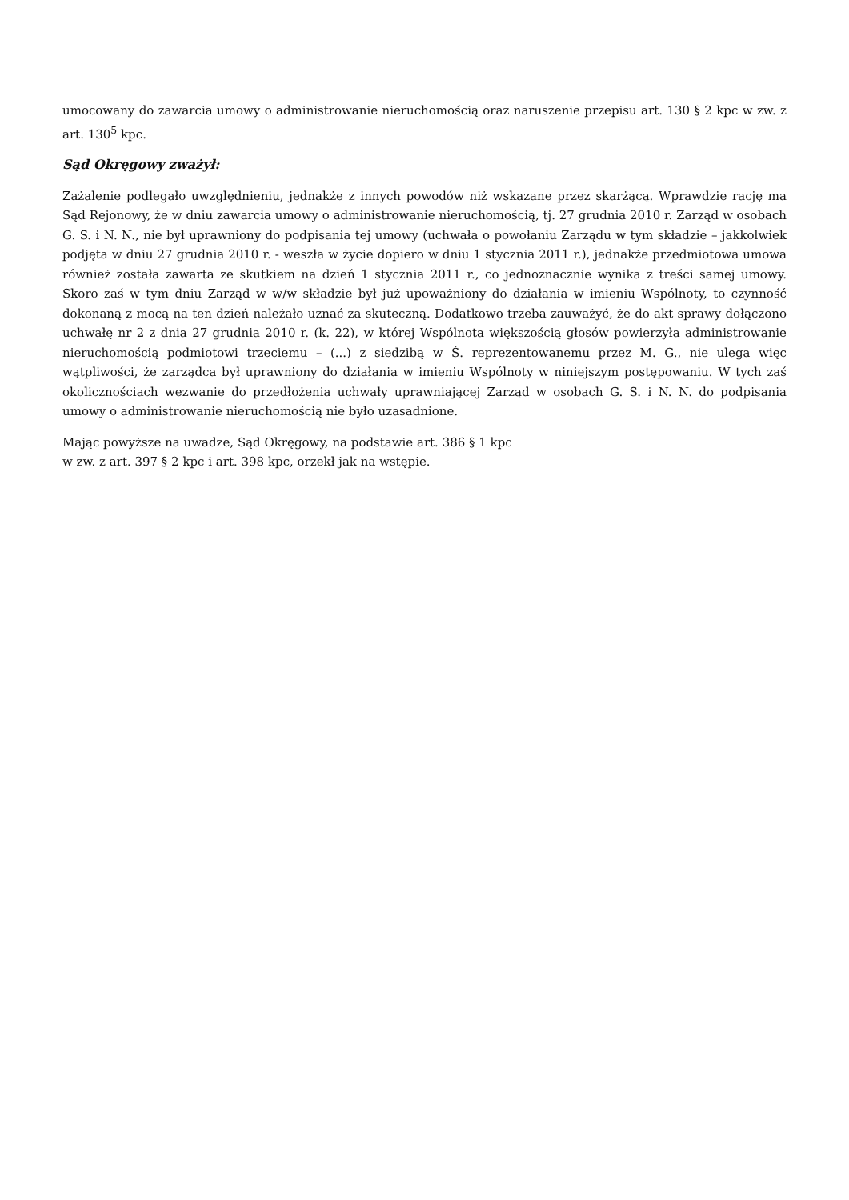umocowany do zawarcia umowy o administrowanie nieruchomością oraz naruszenie przepisu art. 130 § 2 kpc w zw. z art. 130<sup>5</sup> kpc.
Sąd Okręgowy zważył:
Zażalenie podlegało uwzględnieniu, jednakże z innych powodów niż wskazane przez skarżącą. Wprawdzie rację ma Sąd Rejonowy, że w dniu zawarcia umowy o administrowanie nieruchomością, tj. 27 grudnia 2010 r. Zarząd w osobach G. S. i N. N., nie był uprawniony do podpisania tej umowy (uchwała o powołaniu Zarządu w tym składzie – jakkolwiek podjęta w dniu 27 grudnia 2010 r. - weszła w życie dopiero w dniu 1 stycznia 2011 r.), jednakże przedmiotowa umowa również została zawarta ze skutkiem na dzień 1 stycznia 2011 r., co jednoznacznie wynika z treści samej umowy. Skoro zaś w tym dniu Zarząd w w/w składzie był już upoważniony do działania w imieniu Wspólnoty, to czynność dokonaną z mocą na ten dzień należało uznać za skuteczną. Dodatkowo trzeba zauważyć, że do akt sprawy dołączono uchwałę nr 2 z dnia 27 grudnia 2010 r. (k. 22), w której Wspólnota większością głosów powierzyła administrowanie nieruchomością podmiotowi trzeciemu – (...) z siedzibą w Ś. reprezentowanemu przez M. G., nie ulega więc wątpliwości, że zarządca był uprawniony do działania w imieniu Wspólnoty w niniejszym postępowaniu. W tych zaś okolicznościach wezwanie do przedłożenia uchwały uprawniającej Zarząd w osobach G. S. i N. N. do podpisania umowy o administrowanie nieruchomością nie było uzasadnione.
Mając powyższe na uwadze, Sąd Okręgowy, na podstawie art. 386 § 1 kpc
w zw. z art. 397 § 2 kpc i art. 398 kpc, orzekł jak na wstępie.